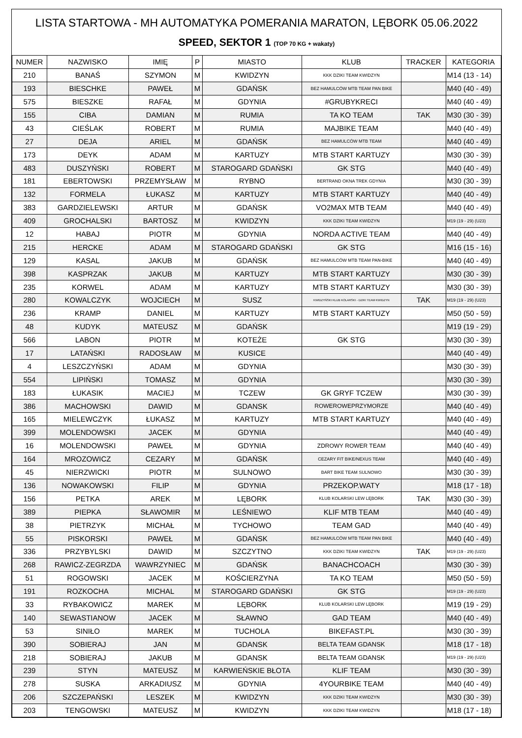LISTA STARTOWA - MH AUTOMATYKA POMERANIA MARATON, LĘBORK 05.06.2022
SPEED, SEKTOR 1 (TOP 70 KG + wakaty)
| NUMER | NAZWISKO | IMIĘ | P | MIASTO | KLUB | TRACKER | KATEGORIA |
| --- | --- | --- | --- | --- | --- | --- | --- |
| 210 | BANAŚ | SZYMON | M | KWIDZYN | KKK DZIKI TEAM KWIDZYN | | M14 (13 - 14) |
| 193 | BIESCHKE | PAWEŁ | M | GDAŃSK | BEZ HAMULCÓW MTB TEAM PAN BIKE | | M40 (40 - 49) |
| 575 | BIESZKE | RAFAŁ | M | GDYNIA | #GRUBYKRECI | | M40 (40 - 49) |
| 155 | CIBA | DAMIAN | M | RUMIA | TA KO TEAM | TAK | M30 (30 - 39) |
| 43 | CIEŚLAK | ROBERT | M | RUMIA | MAJBIKE TEAM | | M40 (40 - 49) |
| 27 | DEJA | ARIEL | M | GDAŃSK | BEZ HAMULCÓW MTB TEAM | | M40 (40 - 49) |
| 173 | DEYK | ADAM | M | KARTUZY | MTB START KARTUZY | | M30 (30 - 39) |
| 483 | DUSZYŃSKI | ROBERT | M | STAROGARD GDAŃSKI | GK STG | | M40 (40 - 49) |
| 181 | EBERTOWSKI | PRZEMYSŁAW | M | RYBNO | BERTRAND OKNA TREK GDYNIA | | M30 (30 - 39) |
| 132 | FORMELA | ŁUKASZ | M | KARTUZY | MTB START KARTUZY | | M40 (40 - 49) |
| 383 | GARDZIELEWSKI | ARTUR | M | GDAŃSK | VO2MAX MTB TEAM | | M40 (40 - 49) |
| 409 | GROCHALSKI | BARTOSZ | M | KWIDZYN | KKK DZIKI TEAM KWIDZYN | | M19 (19 - 29) (U23) |
| 12 | HABAJ | PIOTR | M | GDYNIA | NORDA ACTIVE TEAM | | M40 (40 - 49) |
| 215 | HERCKE | ADAM | M | STAROGARD GDAŃSKI | GK STG | | M16 (15 - 16) |
| 129 | KASAL | JAKUB | M | GDAŃSK | BEZ HAMULCÓW MTB TEAM PAN-BIKE | | M40 (40 - 49) |
| 398 | KASPRZAK | JAKUB | M | KARTUZY | MTB START KARTUZY | | M30 (30 - 39) |
| 235 | KORWEL | ADAM | M | KARTUZY | MTB START KARTUZY | | M30 (30 - 39) |
| 280 | KOWALCZYK | WOJCIECH | M | SUSZ | KWIDZYŃSKI KLUB KOLARSKI - DZIKI TEAM KWIDZYN | TAK | M19 (19 - 29) (U23) |
| 236 | KRAMP | DANIEL | M | KARTUZY | MTB START KARTUZY | | M50 (50 - 59) |
| 48 | KUDYK | MATEUSZ | M | GDAŃSK | | | M19 (19 - 29) |
| 566 | LABON | PIOTR | M | KOTEŻE | GK STG | | M30 (30 - 39) |
| 17 | LATAŃSKI | RADOSŁAW | M | KUSICE | | | M40 (40 - 49) |
| 4 | LESZCZYŃSKI | ADAM | M | GDYNIA | | | M30 (30 - 39) |
| 554 | LIPIŃSKI | TOMASZ | M | GDYNIA | | | M30 (30 - 39) |
| 183 | ŁUKASIK | MACIEJ | M | TCZEW | GK GRYF TCZEW | | M30 (30 - 39) |
| 386 | MACHOWSKI | DAWID | M | GDANSK | ROWEROWEPRZYMORZE | | M40 (40 - 49) |
| 165 | MIELEWCZYK | ŁUKASZ | M | KARTUZY | MTB START KARTUZY | | M40 (40 - 49) |
| 399 | MOLENDOWSKI | JACEK | M | GDYNIA | | | M40 (40 - 49) |
| 16 | MOLENDOWSKI | PAWEŁ | M | GDYNIA | ZDROWY ROWER TEAM | | M40 (40 - 49) |
| 164 | MROZOWICZ | CEZARY | M | GDAŃSK | CEZARY FIT BIKE/NEXUS TEAM | | M40 (40 - 49) |
| 45 | NIERZWICKI | PIOTR | M | SULNOWO | BART BIKE TEAM SULNOWO | | M30 (30 - 39) |
| 136 | NOWAKOWSKI | FILIP | M | GDYNIA | PRZEKOP.WATY | | M18 (17 - 18) |
| 156 | PETKA | AREK | M | LĘBORK | KLUB KOLARSKI LEW LĘBORK | TAK | M30 (30 - 39) |
| 389 | PIEPKA | SŁAWOMIR | M | LEŚNIEWO | KLIF MTB TEAM | | M40 (40 - 49) |
| 38 | PIETRZYK | MICHAŁ | M | TYCHOWO | TEAM GAD | | M40 (40 - 49) |
| 55 | PISKORSKI | PAWEŁ | M | GDAŃSK | BEZ HAMULCÓW MTB TEAM PAN BIKE | | M40 (40 - 49) |
| 336 | PRZYBYLSKI | DAWID | M | SZCZYTNO | KKK DZIKI TEAM KWIDZYN | TAK | M19 (19 - 29) (U23) |
| 268 | RAWICZ-ZEGRZDA | WAWRZYNIEC | M | GDAŃSK | BANACHCOACH | | M30 (30 - 39) |
| 51 | ROGOWSKI | JACEK | M | KOŚCIERZYNA | TA KO TEAM | | M50 (50 - 59) |
| 191 | ROZKOCHA | MICHAL | M | STAROGARD GDAŃSKI | GK STG | | M19 (19 - 29) (U23) |
| 33 | RYBAKOWICZ | MAREK | M | LĘBORK | KLUB KOLARSKI LEW LĘBORK | | M19 (19 - 29) |
| 140 | SEWASTIANOW | JACEK | M | SŁAWNO | GAD TEAM | | M40 (40 - 49) |
| 53 | SINIŁO | MAREK | M | TUCHOLA | BIKEFAST.PL | | M30 (30 - 39) |
| 390 | SOBIERAJ | JAN | M | GDANSK | BELTA TEAM GDANSK | | M18 (17 - 18) |
| 218 | SOBIERAJ | JAKUB | M | GDANSK | BELTA TEAM GDANSK | | M19 (19 - 29) (U23) |
| 239 | STYN | MATEUSZ | M | KARWIEŃSKIE BŁOTA | KLIF TEAM | | M30 (30 - 39) |
| 278 | SUSKA | ARKADIUSZ | M | GDYNIA | 4YOURBIKE TEAM | | M40 (40 - 49) |
| 206 | SZCZEPAŃSKI | LESZEK | M | KWIDZYN | KKK DZIKI TEAM KWIDZYN | | M30 (30 - 39) |
| 203 | TENGOWSKI | MATEUSZ | M | KWIDZYN | KKK DZIKI TEAM KWIDZYN | | M18 (17 - 18) |